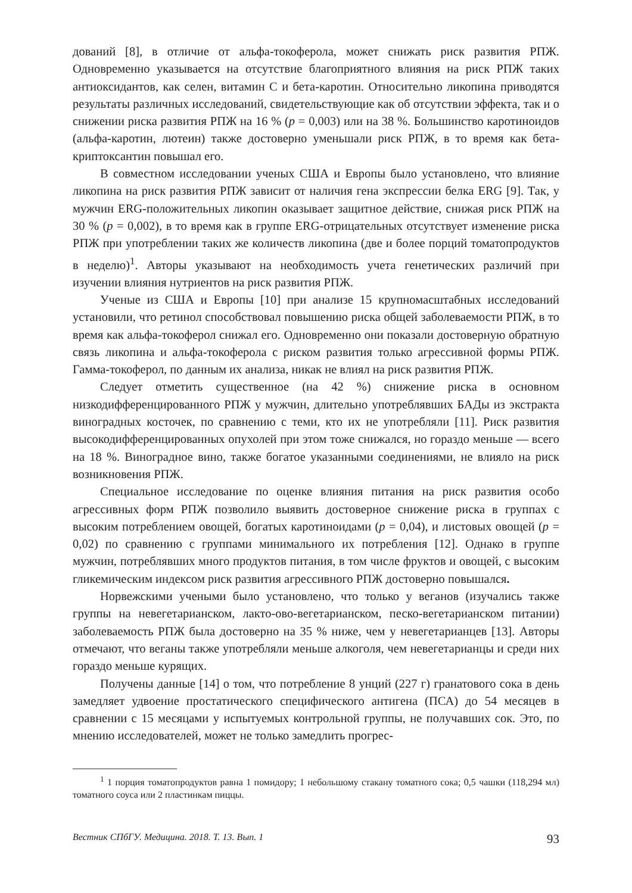дований [8], в отличие от альфа-токоферола, может снижать риск развития РПЖ. Одновременно указывается на отсутствие благоприятного влияния на риск РПЖ таких антиоксидантов, как селен, витамин С и бета-каротин. Относительно ликопина приводятся результаты различных исследований, свидетельствующие как об отсутствии эффекта, так и о снижении риска развития РПЖ на 16 % (p = 0,003) или на 38 %. Большинство каротиноидов (альфа-каротин, лютеин) также достоверно уменьшали риск РПЖ, в то время как бета-криптоксантин повышал его.
В совместном исследовании ученых США и Европы было установлено, что влияние ликопина на риск развития РПЖ зависит от наличия гена экспрессии белка ERG [9]. Так, у мужчин ERG-положительных ликопин оказывает защитное действие, снижая риск РПЖ на 30 % (p = 0,002), в то время как в группе ERG-отрицательных отсутствует изменение риска РПЖ при употреблении таких же количеств ликопина (две и более порций томатопродуктов в неделю)<sup>1</sup>. Авторы указывают на необходимость учета генетических различий при изучении влияния нутриентов на риск развития РПЖ.
Ученые из США и Европы [10] при анализе 15 крупномасштабных исследований установили, что ретинол способствовал повышению риска общей заболеваемости РПЖ, в то время как альфа-токоферол снижал его. Одновременно они показали достоверную обратную связь ликопина и альфа-токоферола с риском развития только агрессивной формы РПЖ. Гамма-токоферол, по данным их анализа, никак не влиял на риск развития РПЖ.
Следует отметить существенное (на 42 %) снижение риска в основном низкодифференцированного РПЖ у мужчин, длительно употреблявших БАДы из экстракта виноградных косточек, по сравнению с теми, кто их не употребляли [11]. Риск развития высокодифференцированных опухолей при этом тоже снижался, но гораздо меньше — всего на 18 %. Виноградное вино, также богатое указанными соединениями, не влияло на риск возникновения РПЖ.
Специальное исследование по оценке влияния питания на риск развития особо агрессивных форм РПЖ позволило выявить достоверное снижение риска в группах с высоким потреблением овощей, богатых каротиноидами (p = 0,04), и листовых овощей (p = 0,02) по сравнению с группами минимального их потребления [12]. Однако в группе мужчин, потреблявших много продуктов питания, в том числе фруктов и овощей, с высоким гликемическим индексом риск развития агрессивного РПЖ достоверно повышался.
Норвежскими учеными было установлено, что только у веганов (изучались также группы на невегетарианском, лакто-ово-вегетарианском, песко-вегетарианском питании) заболеваемость РПЖ была достоверно на 35 % ниже, чем у невегетарианцев [13]. Авторы отмечают, что веганы также употребляли меньше алкоголя, чем невегетарианцы и среди них гораздо меньше курящих.
Получены данные [14] о том, что потребление 8 унций (227 г) гранатового сока в день замедляет удвоение простатического специфического антигена (ПСА) до 54 месяцев в сравнении с 15 месяцами у испытуемых контрольной группы, не получавших сок. Это, по мнению исследователей, может не только замедлить прогрес-
<sup>1</sup> 1 порция томатопродуктов равна 1 помидору; 1 небольшому стакану томатного сока; 0,5 чашки (118,294 мл) томатного соуса или 2 пластинкам пиццы.
Вестник СПбГУ. Медицина. 2018. Т. 13. Вып. 1 93